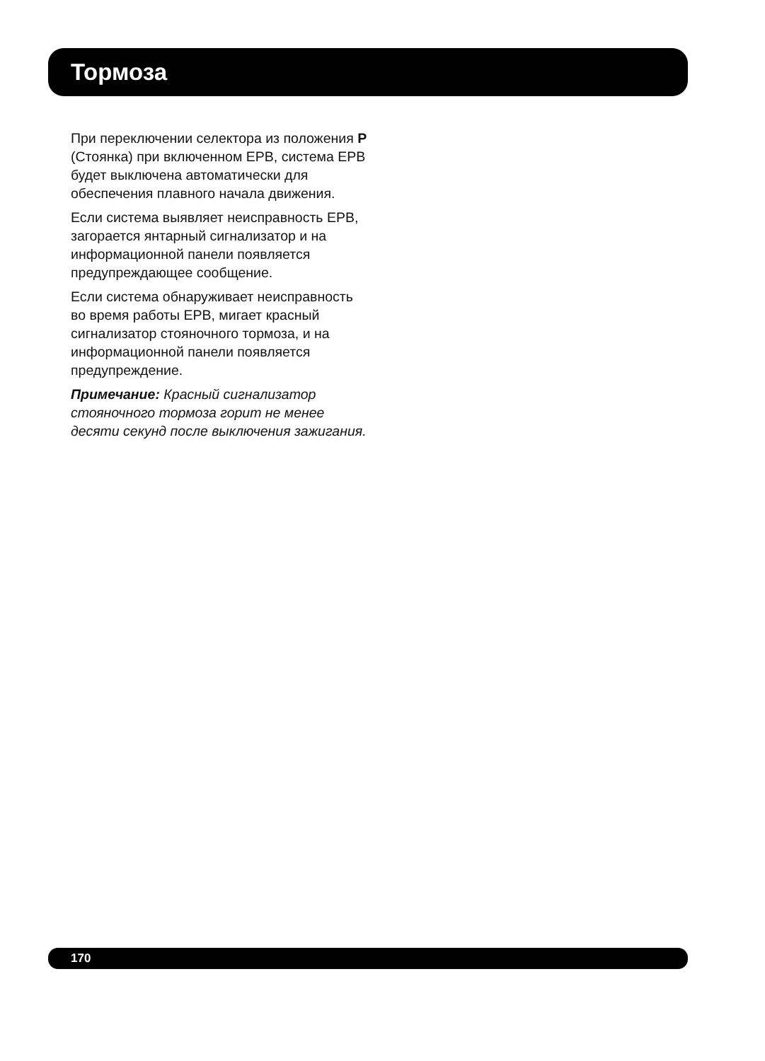Тормоза
При переключении селектора из положения P (Стоянка) при включенном EPB, система EPB будет выключена автоматически для обеспечения плавного начала движения.
Если система выявляет неисправность EPB, загорается янтарный сигнализатор и на информационной панели появляется предупреждающее сообщение.
Если система обнаруживает неисправность во время работы EPB, мигает красный сигнализатор стояночного тормоза, и на информационной панели появляется предупреждение.
Примечание: Красный сигнализатор стояночного тормоза горит не менее десяти секунд после выключения зажигания.
170